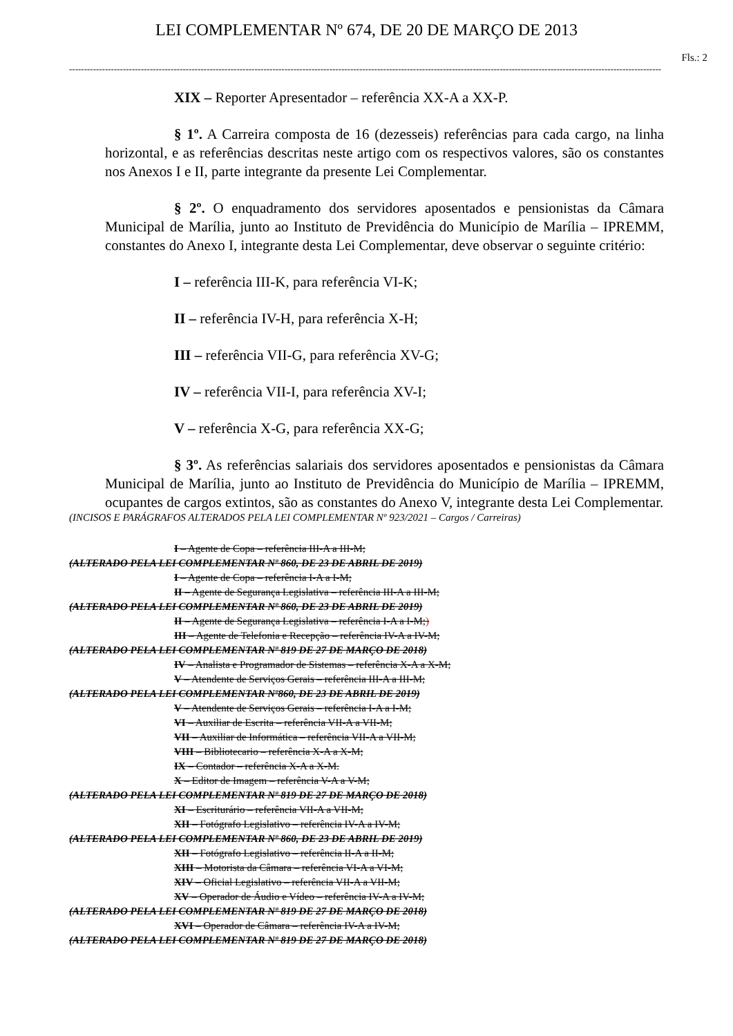LEI COMPLEMENTAR Nº 674, DE 20 DE MARÇO DE 2013
Fls.: 2
------------------------------------------------------------------------------------------------------------------------------------------------------------------------------------------------------
XIX – Reporter Apresentador – referência XX-A a XX-P.
§ 1º. A Carreira composta de 16 (dezesseis) referências para cada cargo, na linha horizontal, e as referências descritas neste artigo com os respectivos valores, são os constantes nos Anexos I e II, parte integrante da presente Lei Complementar.
§ 2º. O enquadramento dos servidores aposentados e pensionistas da Câmara Municipal de Marília, junto ao Instituto de Previdência do Município de Marília – IPREMM, constantes do Anexo I, integrante desta Lei Complementar, deve observar o seguinte critério:
I – referência III-K, para referência VI-K;
II – referência IV-H, para referência X-H;
III – referência VII-G, para referência XV-G;
IV – referência VII-I, para referência XV-I;
V – referência X-G, para referência XX-G;
§ 3º. As referências salariais dos servidores aposentados e pensionistas da Câmara Municipal de Marília, junto ao Instituto de Previdência do Município de Marília – IPREMM, ocupantes de cargos extintos, são as constantes do Anexo V, integrante desta Lei Complementar.
(INCISOS E PARÁGRAFOS ALTERADOS PELA LEI COMPLEMENTAR Nº 923/2021 – Cargos / Carreiras)
I – Agente de Copa – referência III-A a III-M;
(ALTERADO PELA LEI COMPLEMENTAR Nº 860, DE 23 DE ABRIL DE 2019)
I – Agente de Copa – referência I-A a I-M;
II – Agente de Segurança Legislativa – referência III-A a III-M;
(ALTERADO PELA LEI COMPLEMENTAR Nº 860, DE 23 DE ABRIL DE 2019)
II – Agente de Segurança Legislativa – referência I-A a I-M;)
III – Agente de Telefonia e Recepção – referência IV-A a IV-M;
(ALTERADO PELA LEI COMPLEMENTAR Nº 819 DE 27 DE MARÇO DE 2018)
IV – Analista e Programador de Sistemas – referência X-A a X-M;
V – Atendente de Serviços Gerais – referência III-A a III-M;
(ALTERADO PELA LEI COMPLEMENTAR Nº860, DE 23 DE ABRIL DE 2019)
V – Atendente de Serviços Gerais – referência I-A a I-M;
VI – Auxiliar de Escrita – referência VII-A a VII-M;
VII – Auxiliar de Informática – referência VII-A a VII-M;
VIII – Bibliotecario – referência X-A a X-M;
IX – Contador – referência X-A a X-M.
X – Editor de Imagem – referência V-A a V-M;
(ALTERADO PELA LEI COMPLEMENTAR Nº 819 DE 27 DE MARÇO DE 2018)
XI – Escriturário – referência VII-A a VII-M;
XII – Fotógrafo Legislativo – referência IV-A a IV-M;
(ALTERADO PELA LEI COMPLEMENTAR Nº 860, DE 23 DE ABRIL DE 2019)
XII – Fotógrafo Legislativo – referência II-A a II-M;
XIII – Motorista da Câmara – referência VI-A a VI-M;
XIV – Oficial Legislativo – referência VII-A a VII-M;
XV – Operador de Áudio e Vídeo – referência IV-A a IV-M;
(ALTERADO PELA LEI COMPLEMENTAR Nº 819 DE 27 DE MARÇO DE 2018)
XVI – Operador de Câmara – referência IV-A a IV-M;
(ALTERADO PELA LEI COMPLEMENTAR Nº 819 DE 27 DE MARÇO DE 2018)